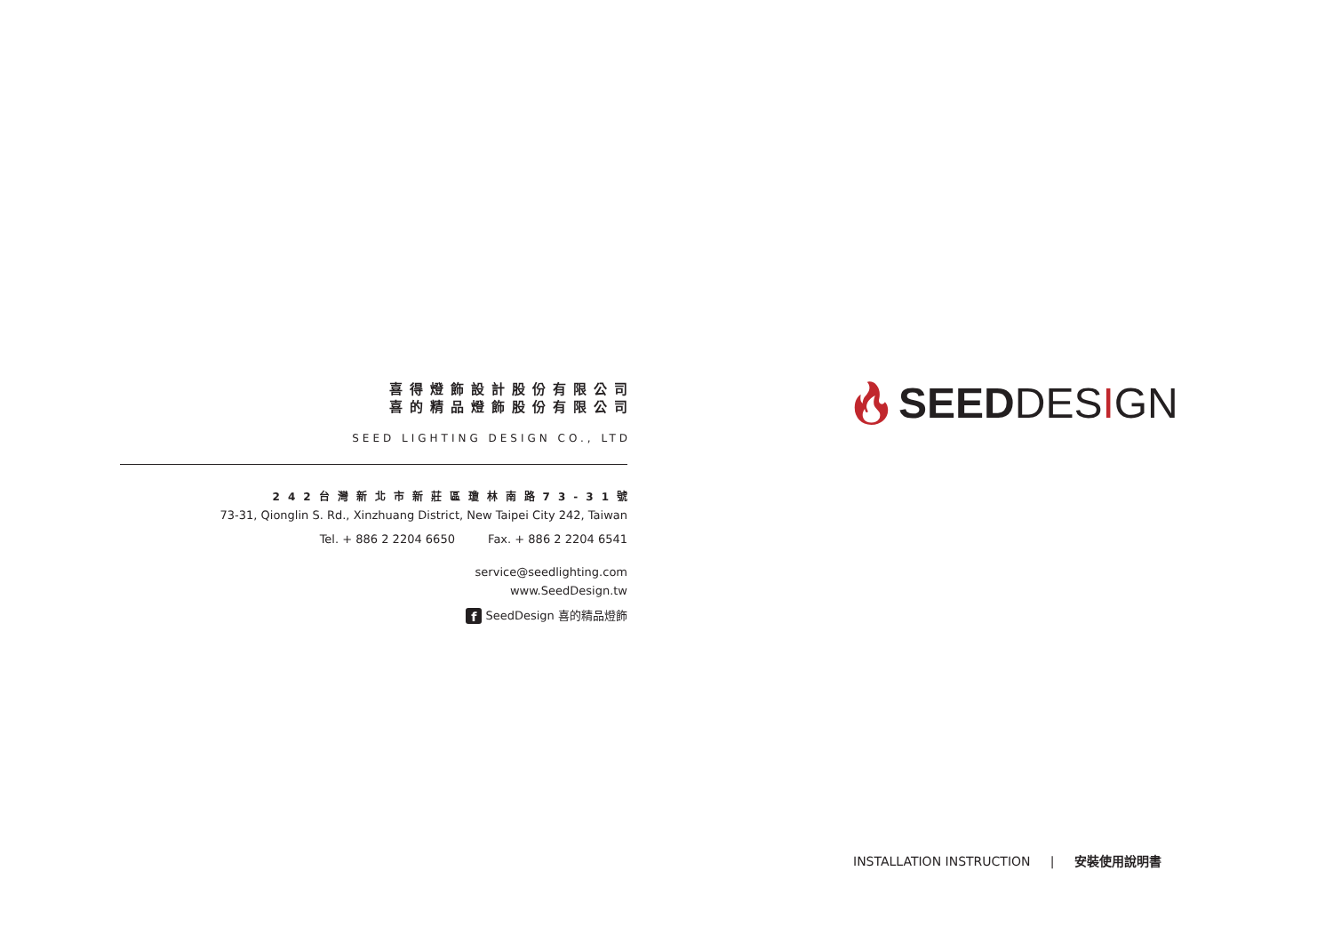喜得燈飾設計股份有限公司
喜的精品燈飾股份有限公司
SEED LIGHTING DESIGN CO., LTD
242台灣新北市新莊區瓊林南路73-31號
73-31, Qionglin S. Rd., Xinzhuang District, New Taipei City 242, Taiwan
Tel. + 886 2 2204 6650 Fax. + 886 2 2204 6541
service@seedlighting.com
www.SeedDesign.tw
f SeedDesign 喜的精品燈飾
🔥︎SEEDDESIGN
INSTALLATION INSTRUCTION | 安裝使用說明書